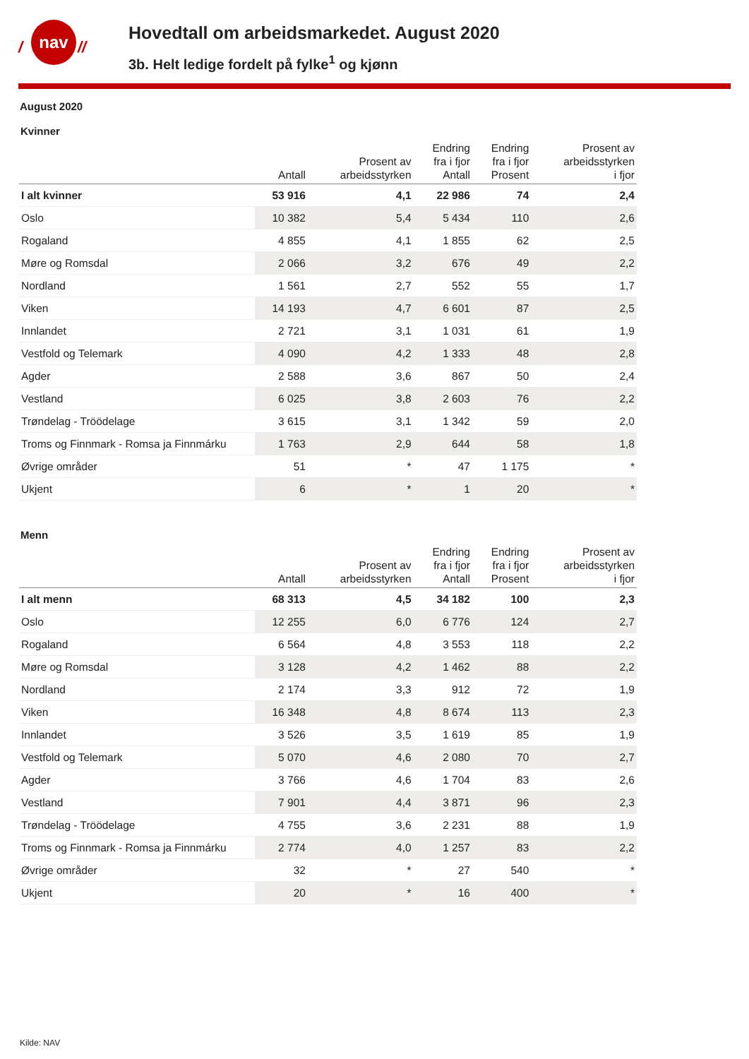/
nav
//
Hovedtall om arbeidsmarkedet. August 2020
3b. Helt ledige fordelt på fylke<sup>1</sup> og kjønn
August 2020
Kvinner
| | Antall | Prosent av arbeidsstyrken | Endring fra i fjor Antall | Endring fra i fjor Prosent | Prosent av arbeidsstyrken i fjor |
| --- | --- | --- | --- | --- | --- |
| I alt kvinner | 53 916 | 4,1 | 22 986 | 74 | 2,4 |
| Oslo | 10 382 | 5,4 | 5 434 | 110 | 2,6 |
| Rogaland | 4 855 | 4,1 | 1 855 | 62 | 2,5 |
| Møre og Romsdal | 2 066 | 3,2 | 676 | 49 | 2,2 |
| Nordland | 1 561 | 2,7 | 552 | 55 | 1,7 |
| Viken | 14 193 | 4,7 | 6 601 | 87 | 2,5 |
| Innlandet | 2 721 | 3,1 | 1 031 | 61 | 1,9 |
| Vestfold og Telemark | 4 090 | 4,2 | 1 333 | 48 | 2,8 |
| Agder | 2 588 | 3,6 | 867 | 50 | 2,4 |
| Vestland | 6 025 | 3,8 | 2 603 | 76 | 2,2 |
| Trøndelag - Tröödelage | 3 615 | 3,1 | 1 342 | 59 | 2,0 |
| Troms og Finnmark - Romsa ja Finnmárku | 1 763 | 2,9 | 644 | 58 | 1,8 |
| Øvrige områder | 51 | * | 47 | 1 175 | * |
| Ukjent | 6 | * | 1 | 20 | * |
Menn
| | Antall | Prosent av arbeidsstyrken | Endring fra i fjor Antall | Endring fra i fjor Prosent | Prosent av arbeidsstyrken i fjor |
| --- | --- | --- | --- | --- | --- |
| I alt menn | 68 313 | 4,5 | 34 182 | 100 | 2,3 |
| Oslo | 12 255 | 6,0 | 6 776 | 124 | 2,7 |
| Rogaland | 6 564 | 4,8 | 3 553 | 118 | 2,2 |
| Møre og Romsdal | 3 128 | 4,2 | 1 462 | 88 | 2,2 |
| Nordland | 2 174 | 3,3 | 912 | 72 | 1,9 |
| Viken | 16 348 | 4,8 | 8 674 | 113 | 2,3 |
| Innlandet | 3 526 | 3,5 | 1 619 | 85 | 1,9 |
| Vestfold og Telemark | 5 070 | 4,6 | 2 080 | 70 | 2,7 |
| Agder | 3 766 | 4,6 | 1 704 | 83 | 2,6 |
| Vestland | 7 901 | 4,4 | 3 871 | 96 | 2,3 |
| Trøndelag - Tröödelage | 4 755 | 3,6 | 2 231 | 88 | 1,9 |
| Troms og Finnmark - Romsa ja Finnmárku | 2 774 | 4,0 | 1 257 | 83 | 2,2 |
| Øvrige områder | 32 | * | 27 | 540 | * |
| Ukjent | 20 | * | 16 | 400 | * |
Kilde: NAV